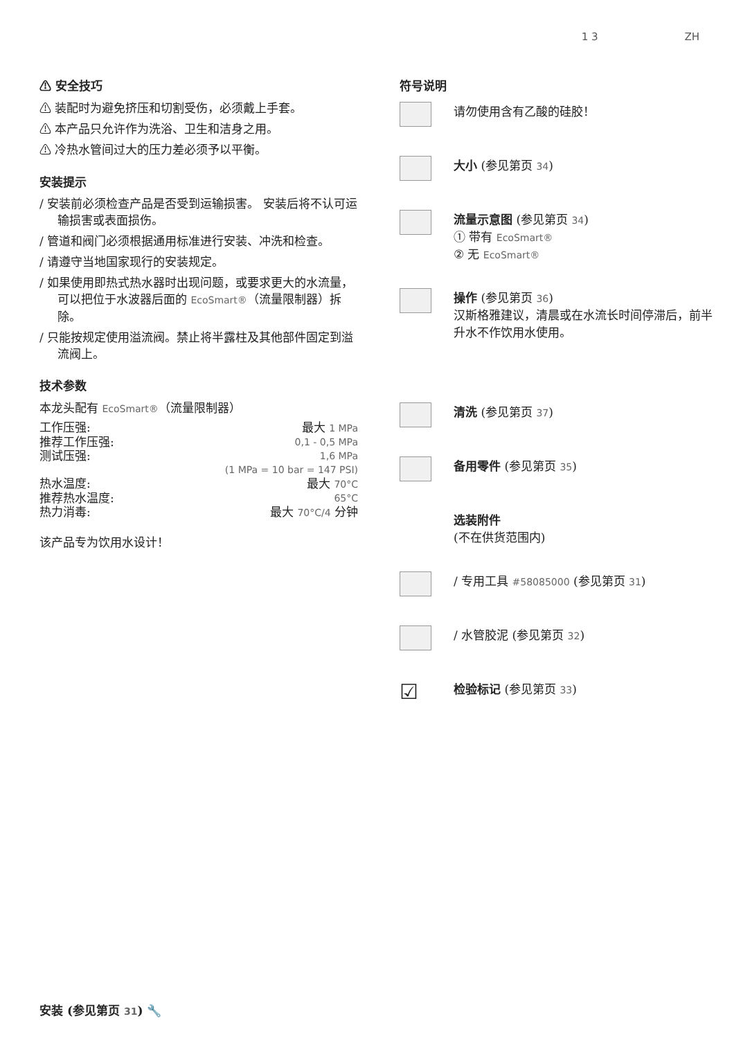1 3 ZH
⚠ 安全技巧
⚠ 装配时为避免挤压和切割受伤，必须戴上手套。
⚠ 本产品只允许作为洗浴、卫生和洁身之用。
⚠ 冷热水管间过大的压力差必须予以平衡。
安装提示
/ 安装前必须检查产品是否受到运输损害。 安装后将不认可运输损害或表面损伤。
/ 管道和阀门必须根据通用标准进行安装、冲洗和检查。
/ 请遵守当地国家现行的安装规定。
/ 如果使用即热式热水器时出现问题，或要求更大的水流量，可以把位于水波器后面的 EcoSmart®（流量限制器）拆除。
/ 只能按规定使用溢流阀。禁止将半露柱及其他部件固定到溢流阀上。
技术参数
本龙头配有 EcoSmart®（流量限制器）
工作压强: 最大 1 MPa
推荐工作压强: 0,1 - 0,5 MPa
测试压强: 1,6 MPa
(1 MPa = 10 bar = 147 PSI)
热水温度: 最大 70°C
推荐热水温度: 65°C
热力消毒: 最大 70°C/4 分钟
该产品专为饮用水设计！
符号说明
请勿使用含有乙酸的硅胶！
大小 (参见第页 34)
流量示意图 (参见第页 34)
① 带有 EcoSmart®
② 无 EcoSmart®
操作 (参见第页 36)
汉斯格雅建议，清晨或在水流长时间停滞后，前半升水不作饮用水使用。
清洗 (参见第页 37)
备用零件 (参见第页 35)
选装附件
(不在供货范围内)
/ 专用工具 #58085000 (参见第页 31)
/ 水管胶泥 (参见第页 32)
☑
检验标记 (参见第页 33)
安装 (参见第页 31) 🔧